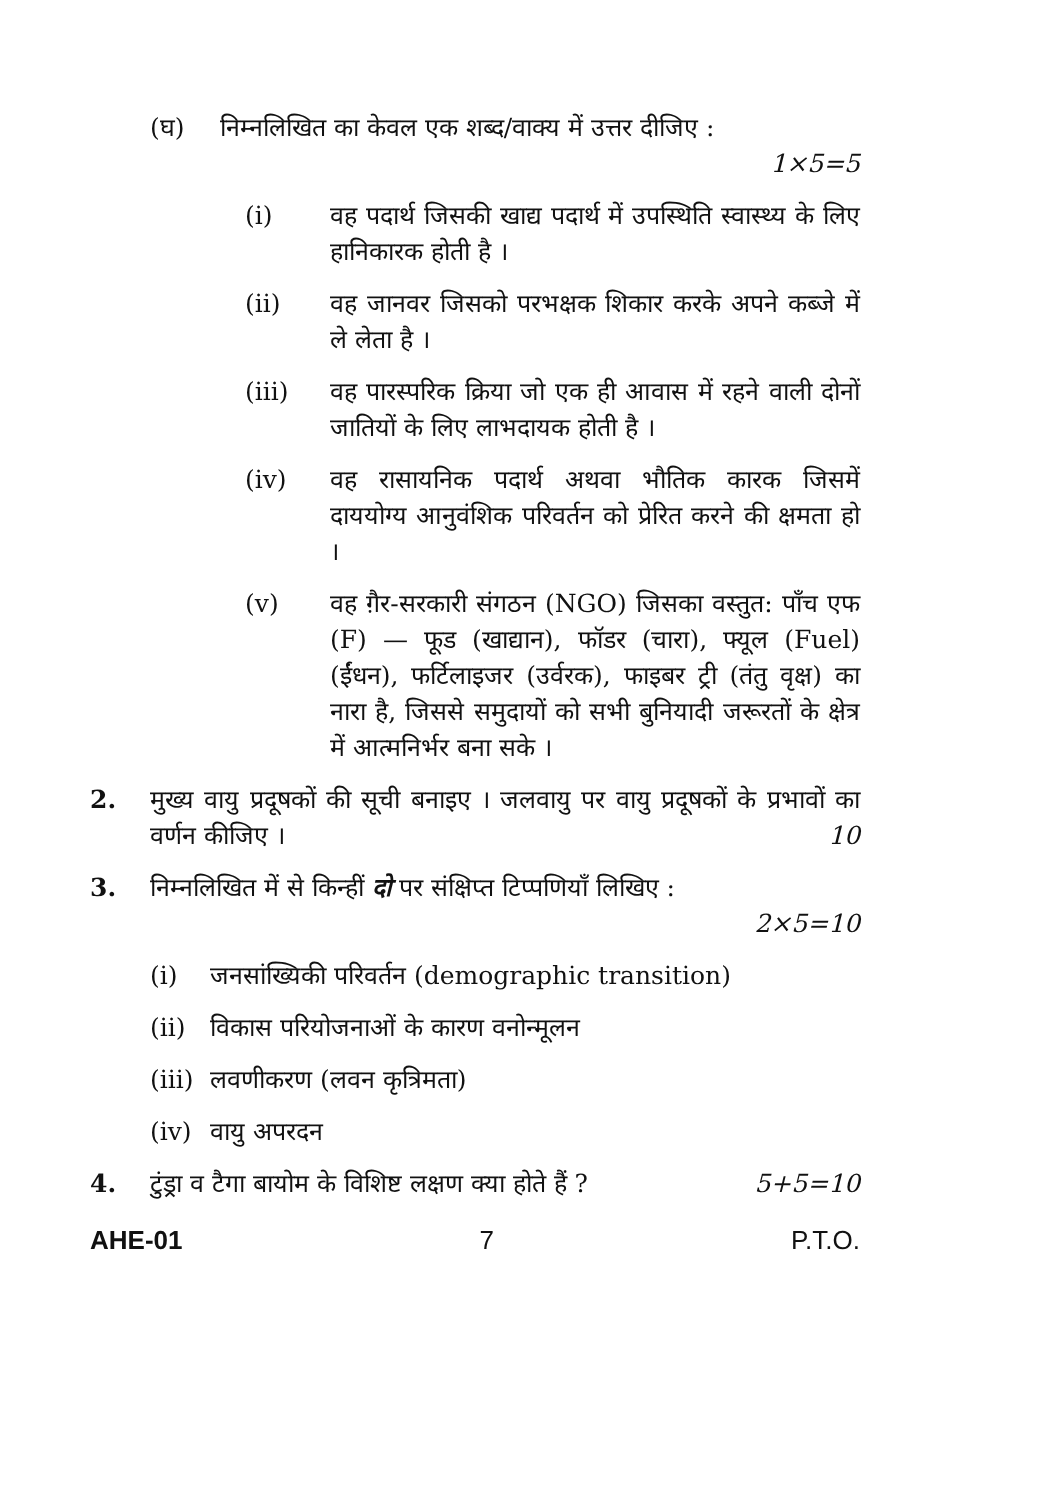(घ) निम्नलिखित का केवल एक शब्द/वाक्य में उत्तर दीजिए :
1×5=5
(i) वह पदार्थ जिसकी खाद्य पदार्थ में उपस्थिति स्वास्थ्य के लिए हानिकारक होती है ।
(ii) वह जानवर जिसको परभक्षक शिकार करके अपने कब्जे में ले लेता है ।
(iii) वह पारस्परिक क्रिया जो एक ही आवास में रहने वाली दोनों जातियों के लिए लाभदायक होती है ।
(iv) वह रासायनिक पदार्थ अथवा भौतिक कारक जिसमें दाययोग्य आनुवंशिक परिवर्तन को प्रेरित करने की क्षमता हो ।
(v) वह ग़ैर-सरकारी संगठन (NGO) जिसका वस्तुत: पाँच एफ (F) — फूड (खाद्यान), फॉडर (चारा), फ्यूल (Fuel) (ईंधन), फर्टिलाइजर (उर्वरक), फाइबर ट्री (तंतु वृक्ष) का नारा है, जिससे समुदायों को सभी बुनियादी जरूरतों के क्षेत्र में आत्मनिर्भर बना सके ।
2. मुख्य वायु प्रदूषकों की सूची बनाइए । जलवायु पर वायु प्रदूषकों के प्रभावों का वर्णन कीजिए । 10
3. निम्नलिखित में से किन्हीं दो पर संक्षिप्त टिप्पणियाँ लिखिए :
2×5=10
(i) जनसांख्यिकी परिवर्तन (demographic transition)
(ii) विकास परियोजनाओं के कारण वनोन्मूलन
(iii)
लवणीकरण (लवन कृत्रिमता)
(iv) वायु अपरदन
4. टुंड्रा व टैगा बायोम के विशिष्ट लक्षण क्या होते हैं ? 5+5=10
AHE-01 7 P.T.O.